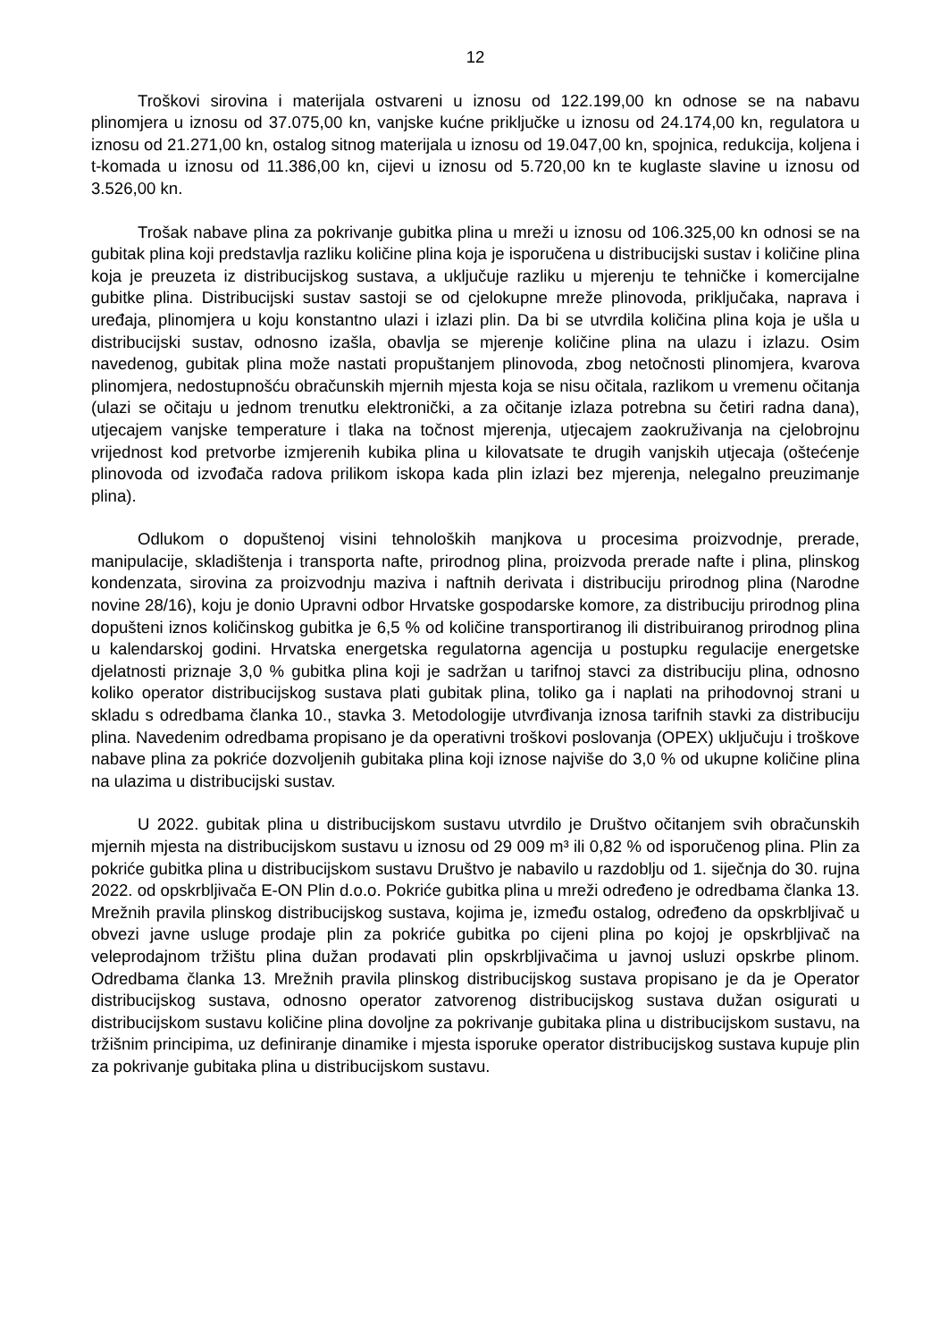12
Troškovi sirovina i materijala ostvareni u iznosu od 122.199,00 kn odnose se na nabavu plinomjera u iznosu od 37.075,00 kn, vanjske kućne priključke u iznosu od 24.174,00 kn, regulatora u iznosu od 21.271,00 kn, ostalog sitnog materijala u iznosu od 19.047,00 kn, spojnica, redukcija, koljena i t-komada u iznosu od 11.386,00 kn, cijevi u iznosu od 5.720,00 kn te kuglaste slavine u iznosu od 3.526,00 kn.
Trošak nabave plina za pokrivanje gubitka plina u mreži u iznosu od 106.325,00 kn odnosi se na gubitak plina koji predstavlja razliku količine plina koja je isporučena u distribucijski sustav i količine plina koja je preuzeta iz distribucijskog sustava, a uključuje razliku u mjerenju te tehničke i komercijalne gubitke plina. Distribucijski sustav sastoji se od cjelokupne mreže plinovoda, priključaka, naprava i uređaja, plinomjera u koju konstantno ulazi i izlazi plin. Da bi se utvrdila količina plina koja je ušla u distribucijski sustav, odnosno izašla, obavlja se mjerenje količine plina na ulazu i izlazu. Osim navedenog, gubitak plina može nastati propuštanjem plinovoda, zbog netočnosti plinomjera, kvarova plinomjera, nedostupnošću obračunskih mjernih mjesta koja se nisu očitala, razlikom u vremenu očitanja (ulazi se očitaju u jednom trenutku elektronički, a za očitanje izlaza potrebna su četiri radna dana), utjecajem vanjske temperature i tlaka na točnost mjerenja, utjecajem zaokruživanja na cjelobrojnu vrijednost kod pretvorbe izmjerenih kubika plina u kilovatsate te drugih vanjskih utjecaja (oštećenje plinovoda od izvođača radova prilikom iskopa kada plin izlazi bez mjerenja, nelegalno preuzimanje plina).
Odlukom o dopuštenoj visini tehnoloških manjkova u procesima proizvodnje, prerade, manipulacije, skladištenja i transporta nafte, prirodnog plina, proizvoda prerade nafte i plina, plinskog kondenzata, sirovina za proizvodnju maziva i naftnih derivata i distribuciju prirodnog plina (Narodne novine 28/16), koju je donio Upravni odbor Hrvatske gospodarske komore, za distribuciju prirodnog plina dopušteni iznos količinskog gubitka je 6,5 % od količine transportiranog ili distribuiranog prirodnog plina u kalendarskoj godini. Hrvatska energetska regulatorna agencija u postupku regulacije energetske djelatnosti priznaje 3,0 % gubitka plina koji je sadržan u tarifnoj stavci za distribuciju plina, odnosno koliko operator distribucijskog sustava plati gubitak plina, toliko ga i naplati na prihodovnoj strani u skladu s odredbama članka 10., stavka 3. Metodologije utvrđivanja iznosa tarifnih stavki za distribuciju plina. Navedenim odredbama propisano je da operativni troškovi poslovanja (OPEX) uključuju i troškove nabave plina za pokriće dozvoljenih gubitaka plina koji iznose najviše do 3,0 % od ukupne količine plina na ulazima u distribucijski sustav.
U 2022. gubitak plina u distribucijskom sustavu utvrdilo je Društvo očitanjem svih obračunskih mjernih mjesta na distribucijskom sustavu u iznosu od 29 009 m³ ili 0,82 % od isporučenog plina. Plin za pokriće gubitka plina u distribucijskom sustavu Društvo je nabavilo u razdoblju od 1. siječnja do 30. rujna 2022. od opskrbljivača E-ON Plin d.o.o. Pokriće gubitka plina u mreži određeno je odredbama članka 13. Mrežnih pravila plinskog distribucijskog sustava, kojima je, između ostalog, određeno da opskrbljivač u obvezi javne usluge prodaje plin za pokriće gubitka po cijeni plina po kojoj je opskrbljivač na veleprodajnom tržištu plina dužan prodavati plin opskrbljivačima u javnoj usluzi opskrbe plinom. Odredbama članka 13. Mrežnih pravila plinskog distribucijskog sustava propisano je da je Operator distribucijskog sustava, odnosno operator zatvorenog distribucijskog sustava dužan osigurati u distribucijskom sustavu količine plina dovoljne za pokrivanje gubitaka plina u distribucijskom sustavu, na tržišnim principima, uz definiranje dinamike i mjesta isporuke operator distribucijskog sustava kupuje plin za pokrivanje gubitaka plina u distribucijskom sustavu.